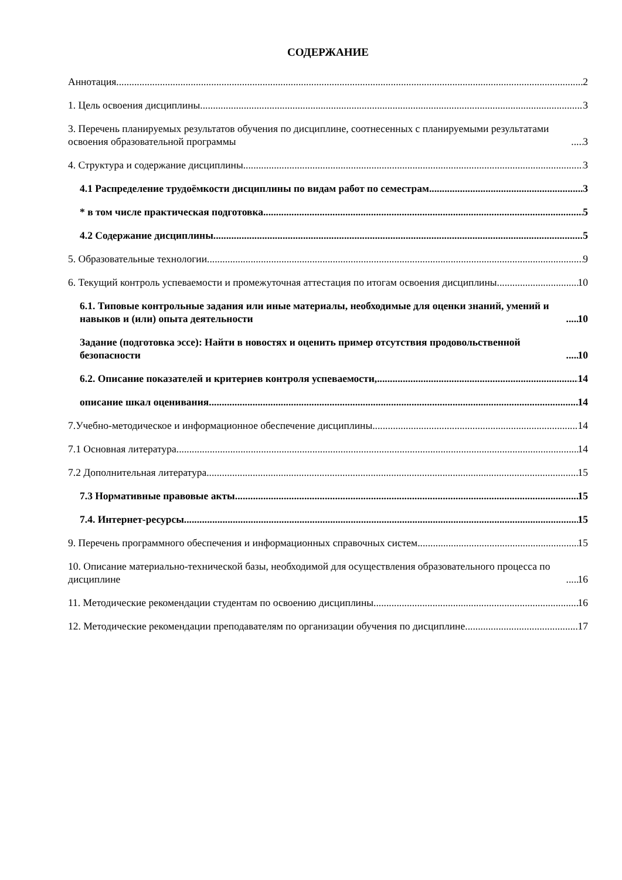СОДЕРЖАНИЕ
Аннотация 2
1. Цель освоения дисциплины 3
3. Перечень планируемых результатов обучения по дисциплине, соотнесенных с планируемыми результатами освоения образовательной программы 3
4. Структура и содержание дисциплины 3
4.1 Распределение трудоёмкости дисциплины по видам работ по семестрам 3
* в том числе практическая подготовка 5
4.2 Содержание дисциплины 5
5. Образовательные технологии 9
6. Текущий контроль успеваемости и промежуточная аттестация по итогам освоения дисциплины 10
6.1. Типовые контрольные задания или иные материалы, необходимые для оценки знаний, умений и навыков и (или) опыта деятельности 10
Задание (подготовка эссе): Найти в новостях и оценить пример отсутствия продовольственной безопасности 10
6.2. Описание показателей и критериев контроля успеваемости, 14
описание шкал оценивания 14
7.Учебно-методическое и информационное обеспечение дисциплины 14
7.1 Основная литература 14
7.2 Дополнительная литература 15
7.3 Нормативные правовые акты 15
7.4. Интернет-ресурсы 15
9. Перечень программного обеспечения и информационных справочных систем 15
10. Описание материально-технической базы, необходимой для осуществления образовательного процесса по дисциплине 16
11. Методические рекомендации студентам по освоению дисциплины 16
12. Методические рекомендации преподавателям по организации обучения по дисциплине 17